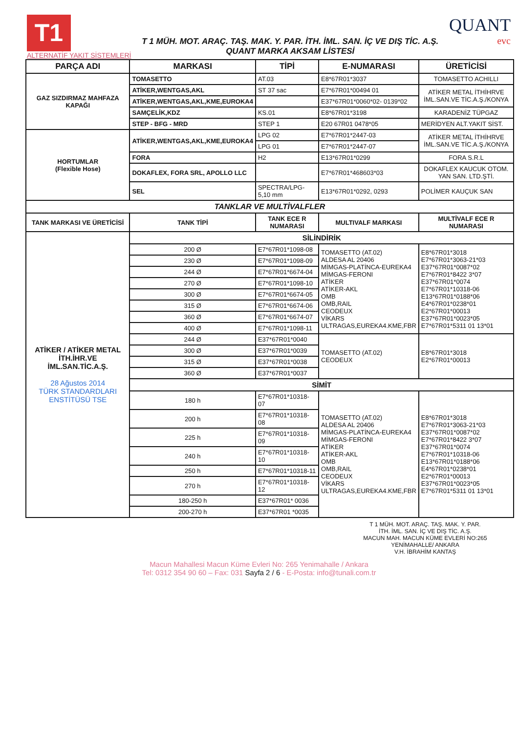T1
ALTERNATİF YAKIT SİSTEMLERİ
T 1 MÜH. MOT. ARAÇ. TAŞ. MAK. Y. PAR. İTH. İML. SAN. İÇ VE DIŞ TİC. A.Ş.
QUANT MARKA AKSAM LİSTESİ
QUANT
evc
| PARÇA ADI | MARKASI | TİPİ | E-NUMARASI | ÜRETİCİSİ |
| --- | --- | --- | --- | --- |
| GAZ SIZDIRMAZ MAHFAZA KAPAĞI | TOMASETTO | AT.03 | E8*67R01*3037 | TOMASETTO ACHILLI |
| | ATİKER,WENTGAS,AKL | ST 37 sac | E7*67R01*00494 01 | ATİKER METAL İTHİHRVE İML.SAN.VE TİC.A.Ş./KONYA |
| | ATİKER,WENTGAS,AKL,KME,EUROKA4 | | E37*67R01*0060*02- 0139*02 | |
| | SAMÇELİK,KDZ | KS.01 | E8*67R01*3198 | KARADENİZ TÜPGAZ |
| | STEP - BFG - MRD | STEP 1 | E20 67R01 0478*05 | MERİDYEN ALT.YAKIT SİST. |
| HORTUMLAR (Flexible Hose) | ATİKER,WENTGAS,AKL,KME,EUROKA4 | LPG 02 | E7*67R01*2447-03 | ATİKER METAL İTHİHRVE İML.SAN.VE TİC.A.Ş./KONYA |
| | | LPG 01 | E7*67R01*2447-07 | |
| | FORA | H2 | E13*67R01*0299 | FORA S.R.L |
| | DOKAFLEX, FORA SRL, APOLLO LLC | | E7*67R01*468603*03 | DOKAFLEX KAUCUK OTOM. YAN SAN. LTD.ŞTİ. |
| | SEL | SPECTRA/LPG-5,10 mm | E13*67R01*0292, 0293 | POLİMER KAUÇUK SAN |
| TANKLAR VE MULTİVALFLER | | | | |
| TANK MARKASI VE ÜRETİCİSİ | TANK TİPİ | TANK ECE R NUMARASI | MULTIVALF MARKASI | MULTİVALF ECE R NUMARASI |
| ATİKER / ATİKER METAL İTH.İHR.VE İML.SAN.TİC.A.Ş. 28 Ağustos 2014 TÜRK STANDARDLARI ENSTİTÜSÜ TSE | SİLİNDİRİK | | | |
| | 200 Ø | E7*67R01*1098-08 | TOMASETTO (AT.02) ALDESA AL 20406 MİMGAS-PLATİNCA-EUREKA4 MİMGAS-FERONI ATİKER ATİKER-AKL OMB OMB,RAIL CEODEUX VİKARS ULTRAGAS,EUREKA4.KME,FBR | E8*67R01*3018 E7*67R01*3063-21*03 E37*67R01*0087*02 E7*67R01*8422 3*07 E37*67R01*0074 E7*67R01*10318-06 E13*67R01*0188*06 E4*67R01*0238*01 E2*67R01*00013 E37*67R01*0023*05 E7*67R01*5311 01 13*01 |
| | 230 Ø | E7*67R01*1098-09 | | |
| | 244 Ø | E7*67R01*6674-04 | | |
| | 270 Ø | E7*67R01*1098-10 | | |
| | 300 Ø | E7*67R01*6674-05 | | |
| | 315 Ø | E7*67R01*6674-06 | | |
| | 360 Ø | E7*67R01*6674-07 | | |
| | 400 Ø | E7*67R01*1098-11 | | |
| | 244 Ø | E37*67R01*0040 | TOMASETTO (AT.02) CEODEUX | E8*67R01*3018 E2*67R01*00013 |
| | 300 Ø | E37*67R01*0039 | | |
| | 315 Ø | E37*67R01*0038 | | |
| | 360 Ø | E37*67R01*0037 | | |
| | SİMİT | | | |
| | 180 h | E7*67R01*10318-07 | TOMASETTO (AT.02) ALDESA AL 20406 MİMGAS-PLATİNCA-EUREKA4 MİMGAS-FERONI ATİKER ATİKER-AKL OMB OMB,RAIL CEODEUX VİKARS ULTRAGAS,EUREKA4.KME,FBR | E8*67R01*3018 E7*67R01*3063-21*03 E37*67R01*0087*02 E7*67R01*8422 3*07 E37*67R01*0074 E7*67R01*10318-06 E13*67R01*0188*06 E4*67R01*0238*01 E2*67R01*00013 E37*67R01*0023*05 E7*67R01*5311 01 13*01 |
| | 200 h | E7*67R01*10318-08 | | |
| | 225 h | E7*67R01*10318-09 | | |
| | 240 h | E7*67R01*10318-10 | | |
| | 250 h | E7*67R01*10318-11 | | |
| | 270 h | E7*67R01*10318-12 | | |
| | 180-250 h | E37*67R01* 0036 | | |
| | 200-270 h | E37*67R01 *0035 | | |
T 1 MÜH. MOT. ARAÇ. TAŞ. MAK. Y. PAR.
İTH. İML. SAN. İÇ VE DIŞ TİC. A.Ş.
MACUN MAH. MACUN KÜME EVLERİ NO:265
YENİMAHALLE/ ANKARA
V.H. İBRAHİM KANTAŞ
Macun Mahallesi Macun Küme Evleri No: 265 Yenimahalle / Ankara
Tel: 0312 354 90 60 – Fax: 031 Sayfa 2 / 6 - E-Posta: info@tunali.com.tr